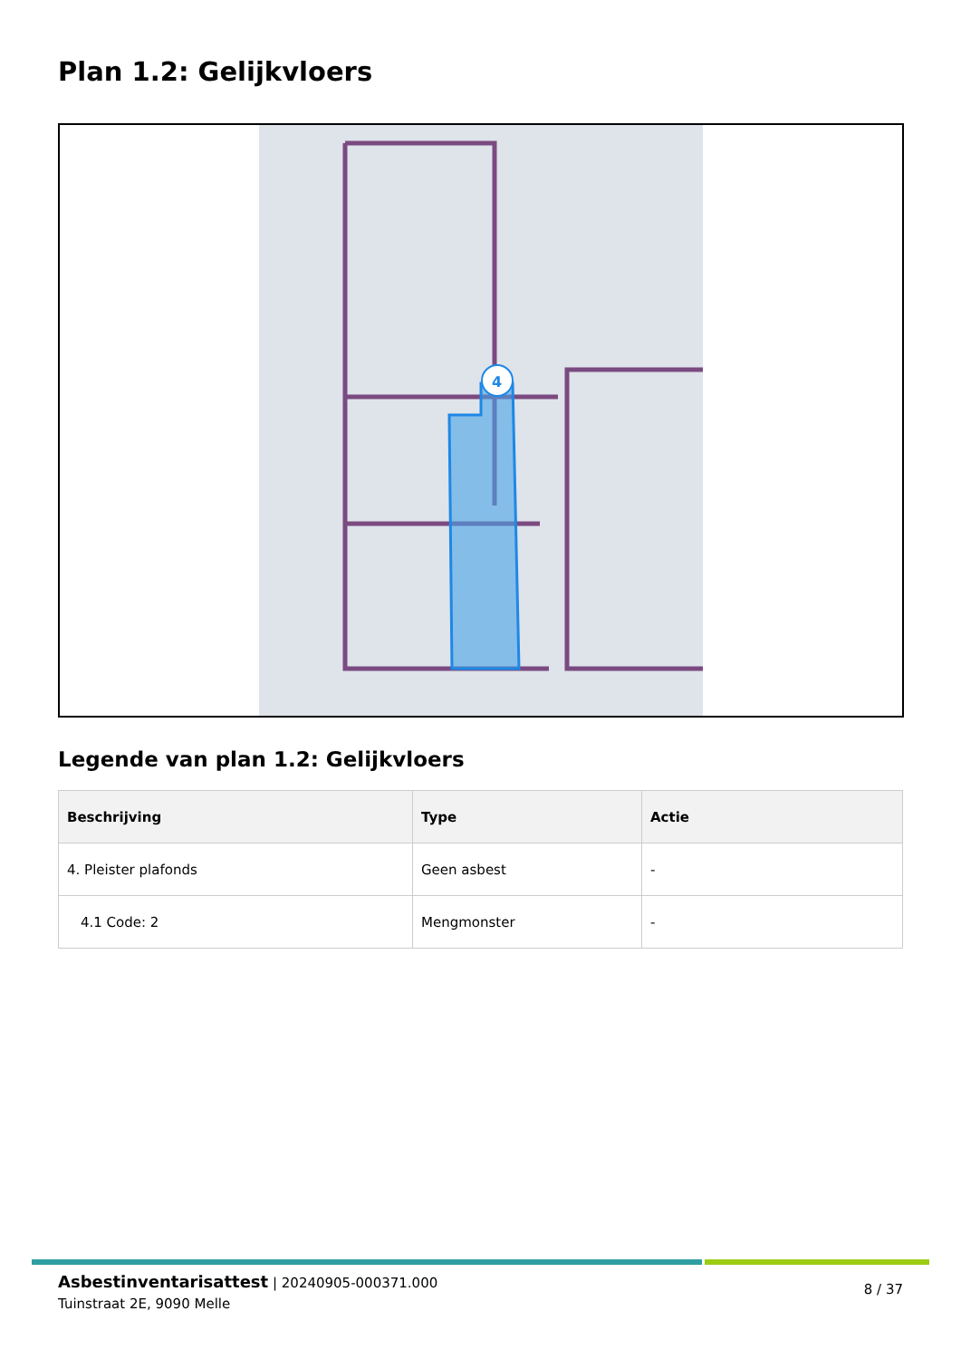Plan 1.2: Gelijkvloers
4
Legende van plan 1.2: Gelijkvloers
| Beschrijving | Type | Actie |
| --- | --- | --- |
| 4. Pleister plafonds | Geen asbest | - |
| 4.1 Code: 2 | Mengmonster | - |
Asbestinventarisattest | 20240905-000371.000
Tuinstraat 2E, 9090 Melle
8 / 37